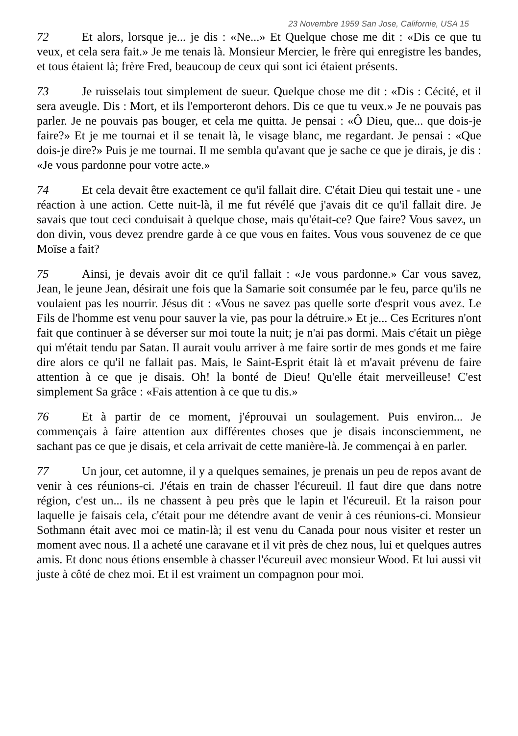23 Novembre 1959 San Jose, Californie, USA 15
72 Et alors, lorsque je... je dis : «Ne...» Et Quelque chose me dit : «Dis ce que tu veux, et cela sera fait.» Je me tenais là. Monsieur Mercier, le frère qui enregistre les bandes, et tous étaient là; frère Fred, beaucoup de ceux qui sont ici étaient présents.
73 Je ruisselais tout simplement de sueur. Quelque chose me dit : «Dis : Cécité, et il sera aveugle. Dis : Mort, et ils l'emporteront dehors. Dis ce que tu veux.» Je ne pouvais pas parler. Je ne pouvais pas bouger, et cela me quitta. Je pensai : «Ô Dieu, que... que dois-je faire?» Et je me tournai et il se tenait là, le visage blanc, me regardant. Je pensai : «Que dois-je dire?» Puis je me tournai. Il me sembla qu'avant que je sache ce que je dirais, je dis : «Je vous pardonne pour votre acte.»
74 Et cela devait être exactement ce qu'il fallait dire. C'était Dieu qui testait une - une réaction à une action. Cette nuit-là, il me fut révélé que j'avais dit ce qu'il fallait dire. Je savais que tout ceci conduisait à quelque chose, mais qu'était-ce? Que faire? Vous savez, un don divin, vous devez prendre garde à ce que vous en faites. Vous vous souvenez de ce que Moïse a fait?
75 Ainsi, je devais avoir dit ce qu'il fallait : «Je vous pardonne.» Car vous savez, Jean, le jeune Jean, désirait une fois que la Samarie soit consumée par le feu, parce qu'ils ne voulaient pas les nourrir. Jésus dit : «Vous ne savez pas quelle sorte d'esprit vous avez. Le Fils de l'homme est venu pour sauver la vie, pas pour la détruire.» Et je... Ces Ecritures n'ont fait que continuer à se déverser sur moi toute la nuit; je n'ai pas dormi. Mais c'était un piège qui m'était tendu par Satan. Il aurait voulu arriver à me faire sortir de mes gonds et me faire dire alors ce qu'il ne fallait pas. Mais, le Saint-Esprit était là et m'avait prévenu de faire attention à ce que je disais. Oh! la bonté de Dieu! Qu'elle était merveilleuse! C'est simplement Sa grâce : «Fais attention à ce que tu dis.»
76 Et à partir de ce moment, j'éprouvai un soulagement. Puis environ... Je commençais à faire attention aux différentes choses que je disais inconsciemment, ne sachant pas ce que je disais, et cela arrivait de cette manière-là. Je commençai à en parler.
77 Un jour, cet automne, il y a quelques semaines, je prenais un peu de repos avant de venir à ces réunions-ci. J'étais en train de chasser l'écureuil. Il faut dire que dans notre région, c'est un... ils ne chassent à peu près que le lapin et l'écureuil. Et la raison pour laquelle je faisais cela, c'était pour me détendre avant de venir à ces réunions-ci. Monsieur Sothmann était avec moi ce matin-là; il est venu du Canada pour nous visiter et rester un moment avec nous. Il a acheté une caravane et il vit près de chez nous, lui et quelques autres amis. Et donc nous étions ensemble à chasser l'écureuil avec monsieur Wood. Et lui aussi vit juste à côté de chez moi. Et il est vraiment un compagnon pour moi.